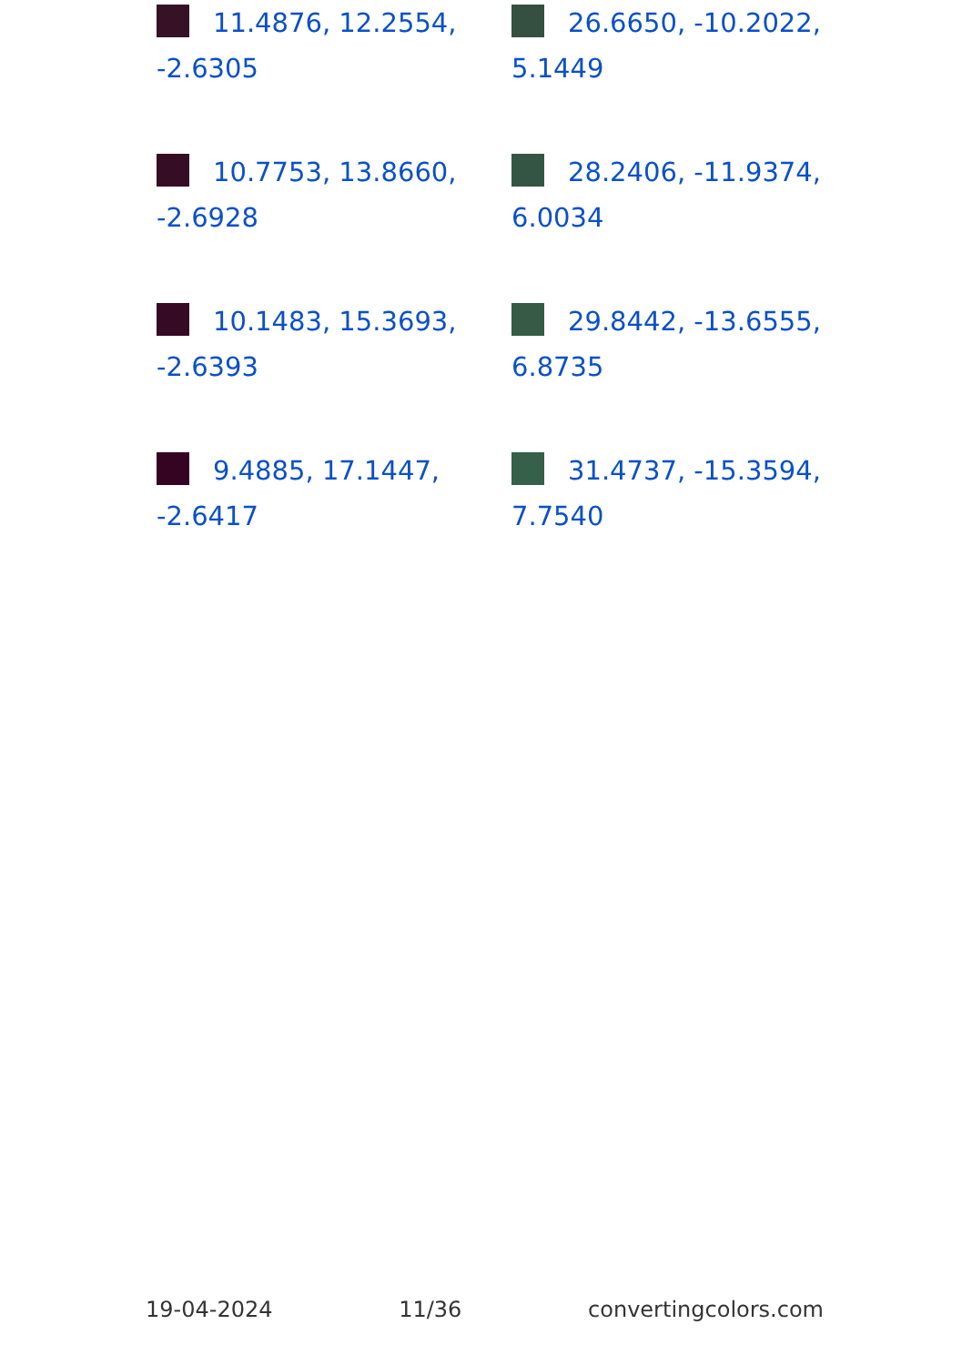11.4876, 12.2554, -2.6305
26.6650, -10.2022, 5.1449
10.7753, 13.8660, -2.6928
28.2406, -11.9374, 6.0034
10.1483, 15.3693, -2.6393
29.8442, -13.6555, 6.8735
9.4885, 17.1447, -2.6417
31.4737, -15.3594, 7.7540
19-04-2024 11/36 convertingcolors.com